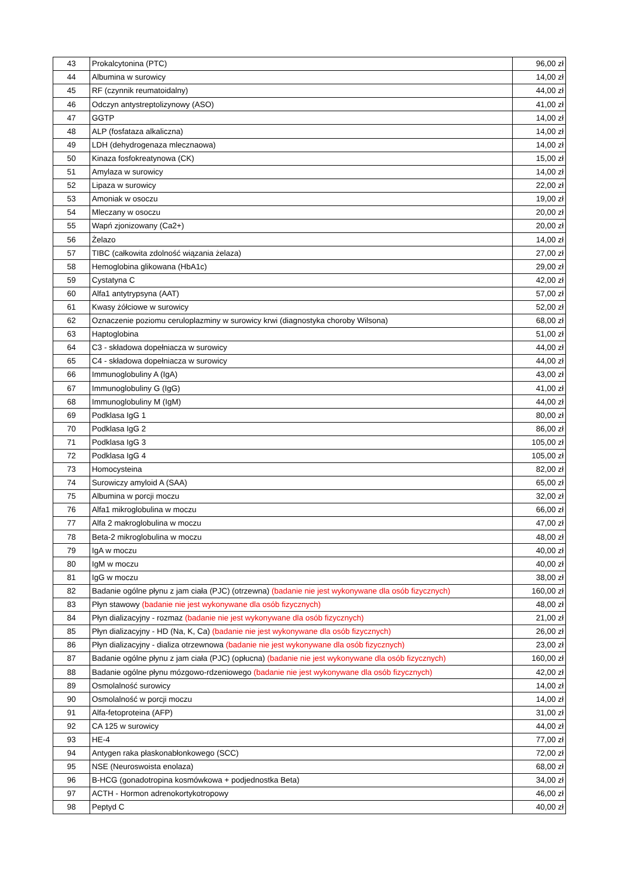| 43 | Prokalcytonina (PTC) | 96,00 zł |
| 44 | Albumina w surowicy | 14,00 zł |
| 45 | RF (czynnik reumatoidalny) | 44,00 zł |
| 46 | Odczyn antystreptolizynowy (ASO) | 41,00 zł |
| 47 | GGTP | 14,00 zł |
| 48 | ALP (fosfataza alkaliczna) | 14,00 zł |
| 49 | LDH (dehydrogenaza mlecznaowa) | 14,00 zł |
| 50 | Kinaza fosfokreatynowa (CK) | 15,00 zł |
| 51 | Amylaza w surowicy | 14,00 zł |
| 52 | Lipaza w surowicy | 22,00 zł |
| 53 | Amoniak w osoczu | 19,00 zł |
| 54 | Mleczany w osoczu | 20,00 zł |
| 55 | Wapń zjonizowany (Ca2+) | 20,00 zł |
| 56 | Żelazo | 14,00 zł |
| 57 | TIBC (całkowita zdolność wiązania żelaza) | 27,00 zł |
| 58 | Hemoglobina glikowana (HbA1c) | 29,00 zł |
| 59 | Cystatyna C | 42,00 zł |
| 60 | Alfa1 antytrypsyna (AAT) | 57,00 zł |
| 61 | Kwasy żółciowe w surowicy | 52,00 zł |
| 62 | Oznaczenie poziomu ceruloplazminy w surowicy krwi (diagnostyka choroby Wilsona) | 68,00 zł |
| 63 | Haptoglobina | 51,00 zł |
| 64 | C3 - składowa dopełniacza w surowicy | 44,00 zł |
| 65 | C4 - składowa dopełniacza w surowicy | 44,00 zł |
| 66 | Immunoglobuliny A (IgA) | 43,00 zł |
| 67 | Immunoglobuliny G (IgG) | 41,00 zł |
| 68 | Immunoglobuliny M (IgM) | 44,00 zł |
| 69 | Podklasa IgG 1 | 80,00 zł |
| 70 | Podklasa IgG 2 | 86,00 zł |
| 71 | Podklasa IgG 3 | 105,00 zł |
| 72 | Podklasa IgG 4 | 105,00 zł |
| 73 | Homocysteina | 82,00 zł |
| 74 | Surowiczy amyloid A (SAA) | 65,00 zł |
| 75 | Albumina w porcji moczu | 32,00 zł |
| 76 | Alfa1 mikroglobulina w moczu | 66,00 zł |
| 77 | Alfa 2 makroglobulina w moczu | 47,00 zł |
| 78 | Beta-2 mikroglobulina w moczu | 48,00 zł |
| 79 | IgA w moczu | 40,00 zł |
| 80 | IgM w moczu | 40,00 zł |
| 81 | IgG w moczu | 38,00 zł |
| 82 | Badanie ogólne płynu z jam ciała (PJC) (otrzewna) (badanie nie jest wykonywane dla osób fizycznych) | 160,00 zł |
| 83 | Płyn stawowy (badanie nie jest wykonywane dla osób fizycznych) | 48,00 zł |
| 84 | Płyn dializacyjny - rozmaz (badanie nie jest wykonywane dla osób fizycznych) | 21,00 zł |
| 85 | Płyn dializacyjny - HD (Na, K, Ca) (badanie nie jest wykonywane dla osób fizycznych) | 26,00 zł |
| 86 | Płyn dializacyjny - dializa otrzewnowa (badanie nie jest wykonywane dla osób fizycznych) | 23,00 zł |
| 87 | Badanie ogólne płynu z jam ciała (PJC) (opłucna) (badanie nie jest wykonywane dla osób fizycznych) | 160,00 zł |
| 88 | Badanie ogólne płynu mózgowo-rdzeniowego (badanie nie jest wykonywane dla osób fizycznych) | 42,00 zł |
| 89 | Osmolalność surowicy | 14,00 zł |
| 90 | Osmolalność w porcji moczu | 14,00 zł |
| 91 | Alfa-fetoproteina (AFP) | 31,00 zł |
| 92 | CA 125 w surowicy | 44,00 zł |
| 93 | HE-4 | 77,00 zł |
| 94 | Antygen raka płaskonabłonkowego (SCC) | 72,00 zł |
| 95 | NSE (Neuroswoista enolaza) | 68,00 zł |
| 96 | B-HCG (gonadotropina kosmówkowa + podjednostka Beta) | 34,00 zł |
| 97 | ACTH - Hormon adrenokortykotropowy | 46,00 zł |
| 98 | Peptyd C | 40,00 zł |